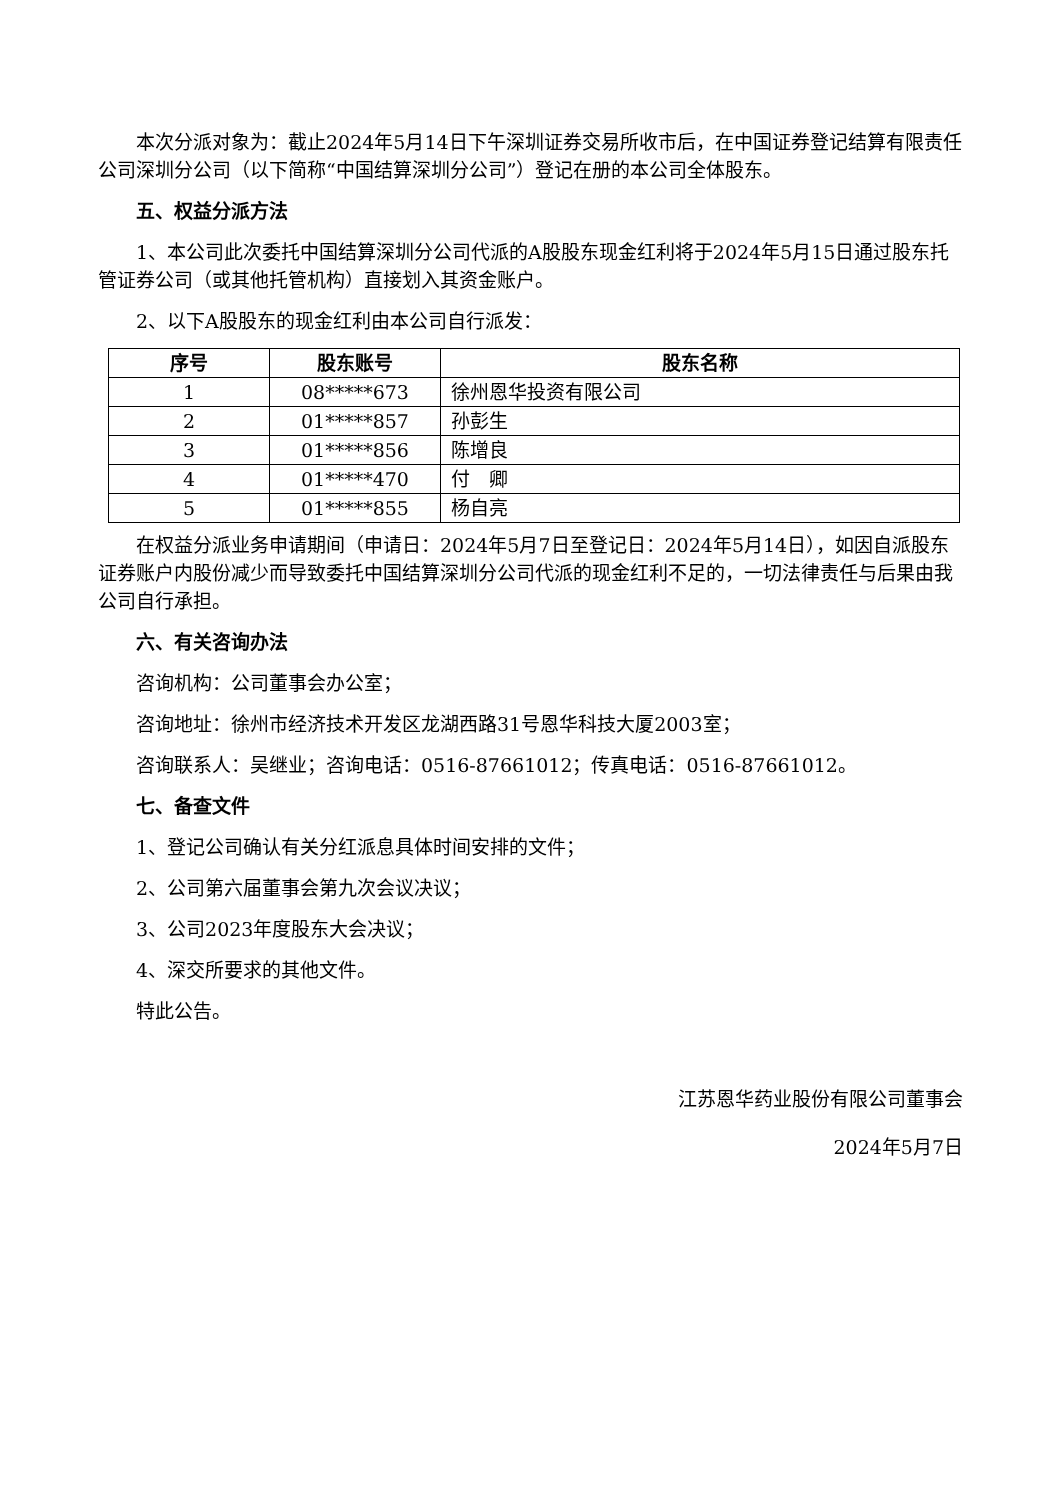本次分派对象为：截止2024年5月14日下午深圳证券交易所收市后，在中国证券登记结算有限责任公司深圳分公司（以下简称“中国结算深圳分公司”）登记在册的本公司全体股东。
五、权益分派方法
1、本公司此次委托中国结算深圳分公司代派的A股股东现金红利将于2024年5月15日通过股东托管证券公司（或其他托管机构）直接划入其资金账户。
2、以下A股股东的现金红利由本公司自行派发：
| 序号 | 股东账号 | 股东名称 |
| --- | --- | --- |
| 1 | 08*****673 | 徐州恩华投资有限公司 |
| 2 | 01*****857 | 孙彭生 |
| 3 | 01*****856 | 陈增良 |
| 4 | 01*****470 | 付 卿 |
| 5 | 01*****855 | 杨自亮 |
在权益分派业务申请期间（申请日：2024年5月7日至登记日：2024年5月14日），如因自派股东证券账户内股份减少而导致委托中国结算深圳分公司代派的现金红利不足的，一切法律责任与后果由我公司自行承担。
六、有关咨询办法
咨询机构：公司董事会办公室；
咨询地址：徐州市经济技术开发区龙湖西路31号恩华科技大厦2003室；
咨询联系人：吴继业；咨询电话：0516-87661012；传真电话：0516-87661012。
七、备查文件
1、登记公司确认有关分红派息具体时间安排的文件；
2、公司第六届董事会第九次会议决议；
3、公司2023年度股东大会决议；
4、深交所要求的其他文件。
特此公告。
江苏恩华药业股份有限公司董事会
2024年5月7日